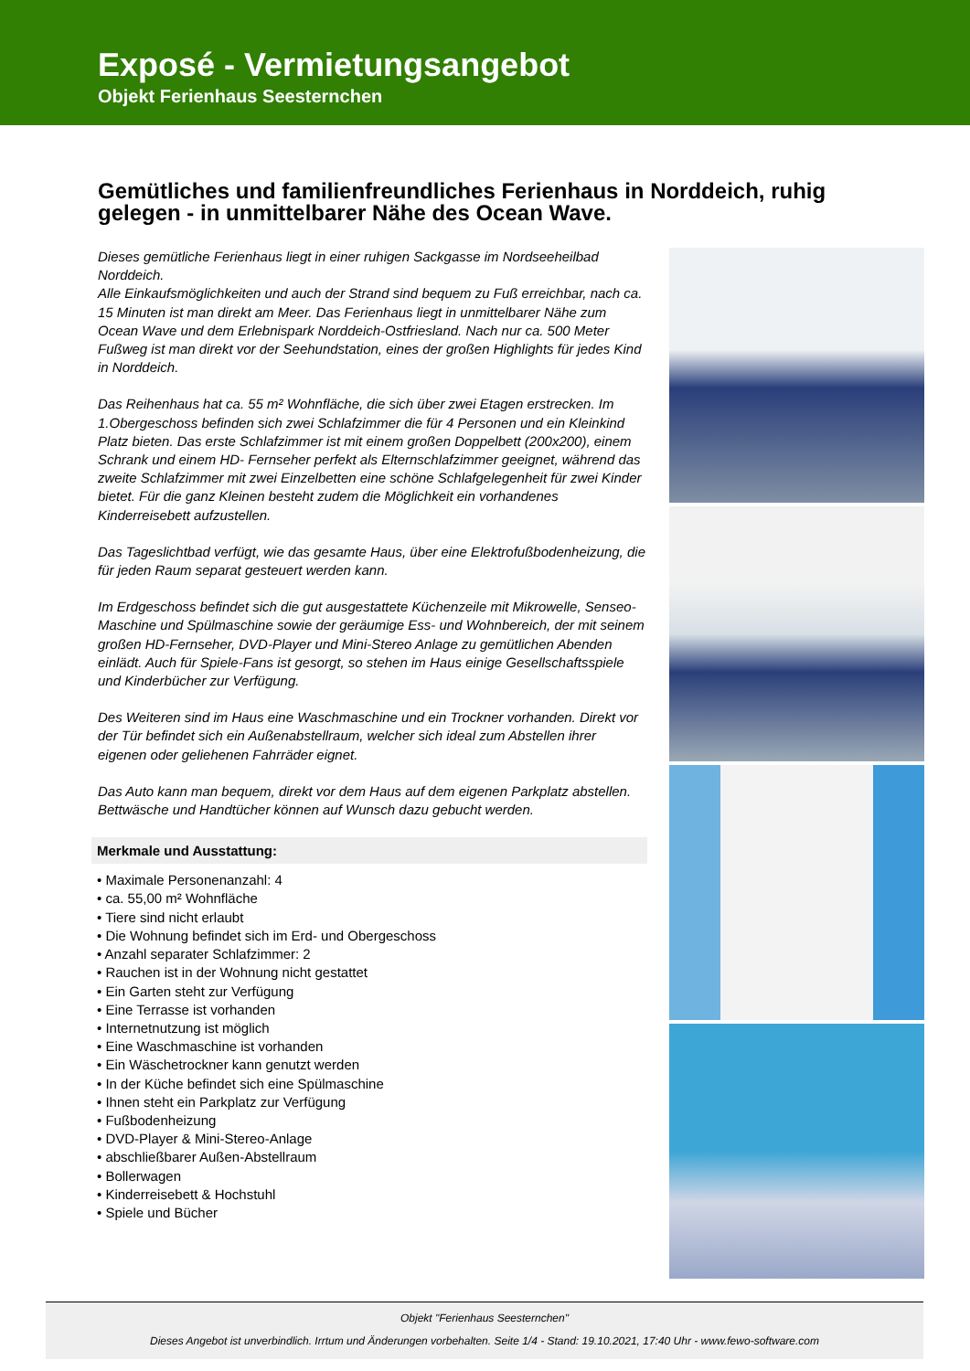Exposé - Vermietungsangebot
Objekt Ferienhaus Seesternchen
Gemütliches und familienfreundliches Ferienhaus in Norddeich, ruhig gelegen - in unmittelbarer Nähe des Ocean Wave.
Dieses gemütliche Ferienhaus liegt in einer ruhigen Sackgasse im Nordseeheilbad Norddeich.
Alle Einkaufsmöglichkeiten und auch der Strand sind bequem zu Fuß erreichbar, nach ca. 15 Minuten ist man direkt am Meer. Das Ferienhaus liegt in unmittelbarer Nähe zum Ocean Wave und dem Erlebnispark Norddeich-Ostfriesland. Nach nur ca. 500 Meter Fußweg ist man direkt vor der Seehundstation, eines der großen Highlights für jedes Kind in Norddeich.
Das Reihenhaus hat ca. 55 m² Wohnfläche, die sich über zwei Etagen erstrecken. Im 1.Obergeschoss befinden sich zwei Schlafzimmer die für 4 Personen und ein Kleinkind Platz bieten. Das erste Schlafzimmer ist mit einem großen Doppelbett (200x200), einem Schrank und einem HD- Fernseher perfekt als Elternschlafzimmer geeignet, während das zweite Schlafzimmer mit zwei Einzelbetten eine schöne Schlafgelegenheit für zwei Kinder bietet. Für die ganz Kleinen besteht zudem die Möglichkeit ein vorhandenes Kinderreisebett aufzustellen.
Das Tageslichtbad verfügt, wie das gesamte Haus, über eine Elektrofußbodenheizung, die für jeden Raum separat gesteuert werden kann.
Im Erdgeschoss befindet sich die gut ausgestattete Küchenzeile mit Mikrowelle, Senseo-Maschine und Spülmaschine sowie der geräumige Ess- und Wohnbereich, der mit seinem großen HD-Fernseher, DVD-Player und Mini-Stereo Anlage zu gemütlichen Abenden einlädt. Auch für Spiele-Fans ist gesorgt, so stehen im Haus einige Gesellschaftsspiele und Kinderbücher zur Verfügung.
Des Weiteren sind im Haus eine Waschmaschine und ein Trockner vorhanden. Direkt vor der Tür befindet sich ein Außenabstellraum, welcher sich ideal zum Abstellen ihrer eigenen oder geliehenen Fahrräder eignet.
Das Auto kann man bequem, direkt vor dem Haus auf dem eigenen Parkplatz abstellen.
Bettwäsche und Handtücher können auf Wunsch dazu gebucht werden.
Merkmale und Ausstattung:
• Maximale Personenanzahl: 4
• ca. 55,00 m² Wohnfläche
• Tiere sind nicht erlaubt
• Die Wohnung befindet sich im Erd- und Obergeschoss
• Anzahl separater Schlafzimmer: 2
• Rauchen ist in der Wohnung nicht gestattet
• Ein Garten steht zur Verfügung
• Eine Terrasse ist vorhanden
• Internetnutzung ist möglich
• Eine Waschmaschine ist vorhanden
• Ein Wäschetrockner kann genutzt werden
• In der Küche befindet sich eine Spülmaschine
• Ihnen steht ein Parkplatz zur Verfügung
• Fußbodenheizung
• DVD-Player & Mini-Stereo-Anlage
• abschließbarer Außen-Abstellraum
• Bollerwagen
• Kinderreisebett & Hochstuhl
• Spiele und Bücher
Objekt "Ferienhaus Seesternchen"
Dieses Angebot ist unverbindlich. Irrtum und Änderungen vorbehalten. Seite 1/4 - Stand: 19.10.2021, 17:40 Uhr - www.fewo-software.com